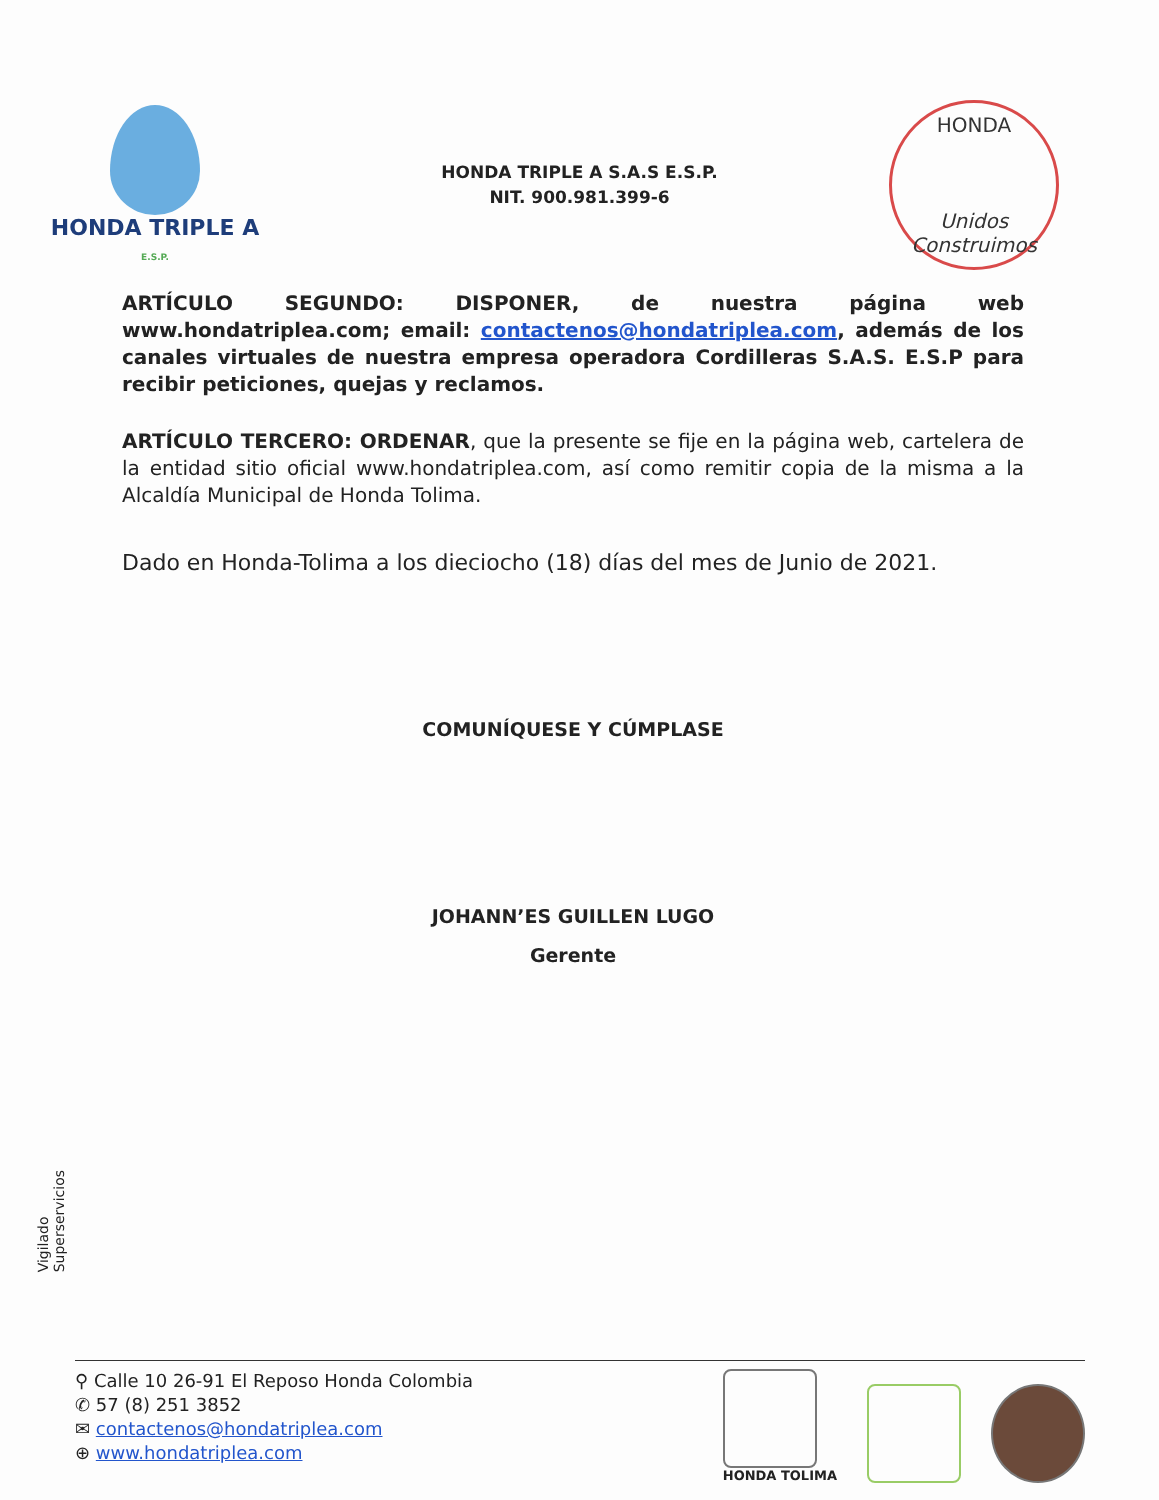HONDA TRIPLE A
E.S.P.
HONDA TRIPLE A S.A.S E.S.P.
NIT. 900.981.399-6
HONDA
Unidos Construimos
ARTÍCULO SEGUNDO: DISPONER, de nuestra página web www.hondatriplea.com; email: contactenos@hondatriplea.com, además de los canales virtuales de nuestra empresa operadora Cordilleras S.A.S. E.S.P para recibir peticiones, quejas y reclamos.
ARTÍCULO TERCERO: ORDENAR, que la presente se fije en la página web, cartelera de la entidad sitio oficial www.hondatriplea.com, así como remitir copia de la misma a la Alcaldía Municipal de Honda Tolima.
Dado en Honda-Tolima a los dieciocho (18) días del mes de Junio de 2021.
COMUNÍQUESE Y CÚMPLASE
​
JOHANN’ES GUILLEN LUGO
Gerente
Vigilado
Superservicios
⚲ Calle 10 26-91 El Reposo Honda Colombia
✆ 57 (8) 251 3852
✉ contactenos@hondatriplea.com
⊕ www.hondatriplea.com
HONDA TOLIMA